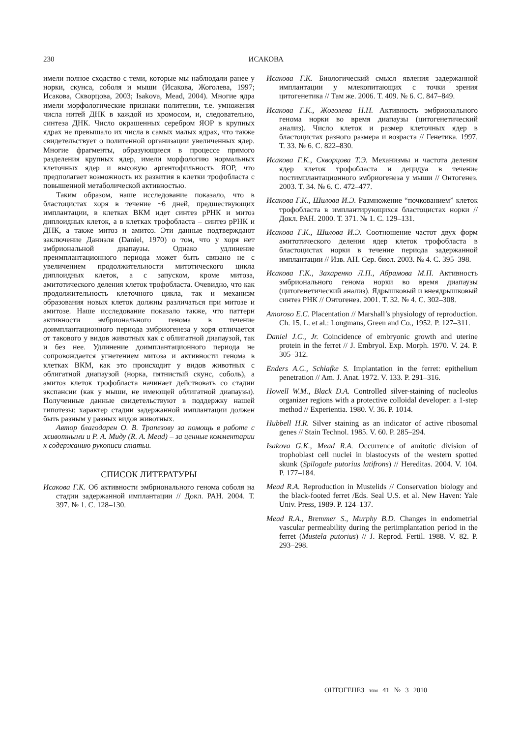230
ИСАКОВА
имели полное сходство с теми, которые мы наблюдали ранее у норки, скунса, соболя и мыши (Исакова, Жоголева, 1997; Исакова, Скворцова, 2003; Isakova, Mead, 2004). Многие ядра имели морфологические признаки политении, т.е. умножения числа нитей ДНК в каждой из хромосом, и, следовательно, синтеза ДНК. Число окрашенных серебром ЯОР в крупных ядрах не превышало их числа в самых малых ядрах, что также свидетельствует о политенной организации увеличенных ядер. Многие фрагменты, образующиеся в процессе прямого разделения крупных ядер, имели морфологию нормальных клеточных ядер и высокую аргентофильность ЯОР, что предполагает возможность их развития в клетки трофобласта с повышенной метаболической активностью.
Таким образом, наше исследование показало, что в бластоцистах хоря в течение ~6 дней, предшествующих имплантации, в клетках ВКМ идет синтез рРНК и митоз диплоидных клеток, а в клетках трофобласта – синтез рРНК и ДНК, а также митоз и амитоз. Эти данные подтверждают заключение Даниэля (Daniel, 1970) о том, что у хоря нет эмбриональной диапаузы. Однако удлинение преимплантационного периода может быть связано не с увеличением продолжительности митотического цикла диплоидных клеток, а с запуском, кроме митоза, амитотического деления клеток трофобласта. Очевидно, что как продолжительность клеточного цикла, так и механизм образования новых клеток должны различаться при митозе и амитозе. Наше исследование показало также, что паттерн активности эмбрионального генома в течение доимплантационного периода эмбриогенеза у хоря отличается от такового у видов животных как с облигатной диапаузой, так и без нее. Удлинение доимплантационного периода не сопровождается угнетением митоза и активности генома в клетках ВКМ, как это происходит у видов животных с облигатной диапаузой (норка, пятнистый скунс, соболь), а амитоз клеток трофобласта начинает действовать со стадии экспансии (как у мыши, не имеющей облигатной диапаузы). Полученные данные свидетельствуют в поддержку нашей гипотезы: характер стадии задержанной имплантации должен быть разным у разных видов животных.
Автор благодарен О. В. Трапезову за помощь в работе с животными и Р. А. Миду (R. A. Mead) – за ценные комментарии к содержанию рукописи статьи.
СПИСОК ЛИТЕРАТУРЫ
Исакова Г.К. Об активности эмбрионального генома соболя на стадии задержанной имплантации // Докл. РАН. 2004. Т. 397. № 1. С. 128–130.
Исакова Г.К. Биологический смысл явления задержанной имплантации у млекопитающих с точки зрения цитогенетика // Там же. 2006. Т. 409. № 6. С. 847–849.
Исакова Г.К., Жоголева Н.Н. Активность эмбрионального генома норки во время диапаузы (цитогенетический анализ). Число клеток и размер клеточных ядер в бластоцистах разного размера и возраста // Генетика. 1997. Т. 33. № 6. С. 822–830.
Исакова Г.К., Скворцова Т.Э. Механизмы и частота деления ядер клеток трофобласта и децидуа в течение постимплантационного эмбриогенеза у мыши // Онтогенез. 2003. Т. 34. № 6. С. 472–477.
Исакова Г.К., Шилова И.Э. Размножение “почкованием” клеток трофобласта в имплантирующихся бластоцистах норки // Докл. РАН. 2000. Т. 371. № 1. С. 129–131.
Исакова Г.К., Шилова И.Э. Соотношение частот двух форм амитотического деления ядер клеток трофобласта в бластоцистах норки в течение периода задержанной имплантации // Изв. АН. Сер. биол. 2003. № 4. С. 395–398.
Исакова Г.К., Захаренко Л.П., Абрамова М.П. Активность эмбрионального генома норки во время диапаузы (цитогенетический анализ). Ядрышковый и внеядрышковый синтез РНК // Онтогенез. 2001. Т. 32. № 4. С. 302–308.
Amoroso E.C. Placentation // Marshall’s physiology of reproduction. Ch. 15. L. et al.: Longmans, Green and Co., 1952. P. 127–311.
Daniel J.C., Jr. Coincidence of embryonic growth and uterine protein in the ferret // J. Embryol. Exp. Morph. 1970. V. 24. P. 305–312.
Enders A.C., Schlafke S. Implantation in the ferret: epithelium penetration // Am. J. Anat. 1972. V. 133. P. 291–316.
Howell W.M., Black D.A. Controlled silver-staining of nucleolus organizer regions with a protective colloidal developer: a 1-step method // Experientia. 1980. V. 36. P. 1014.
Hubbell H.R. Silver staining as an indicator of active ribosomal genes // Stain Technol. 1985. V. 60. P. 285–294.
Isakova G.K., Mead R.A. Occurrence of amitotic division of trophoblast cell nuclei in blastocysts of the western spotted skunk (Spilogale putorius latifrons) // Hereditas. 2004. V. 104. P. 177–184.
Mead R.A. Reproduction in Mustelids // Conservation biology and the black-footed ferret /Eds. Seal U.S. et al. New Haven: Yale Univ. Press, 1989. P. 124–137.
Mead R.A., Bremmer S., Murphy B.D. Changes in endometrial vascular permeability during the periimplantation period in the ferret (Mustela putorius) // J. Reprod. Fertil. 1988. V. 82. P. 293–298.
ОНТОГЕНЕЗ том 41 № 3 2010